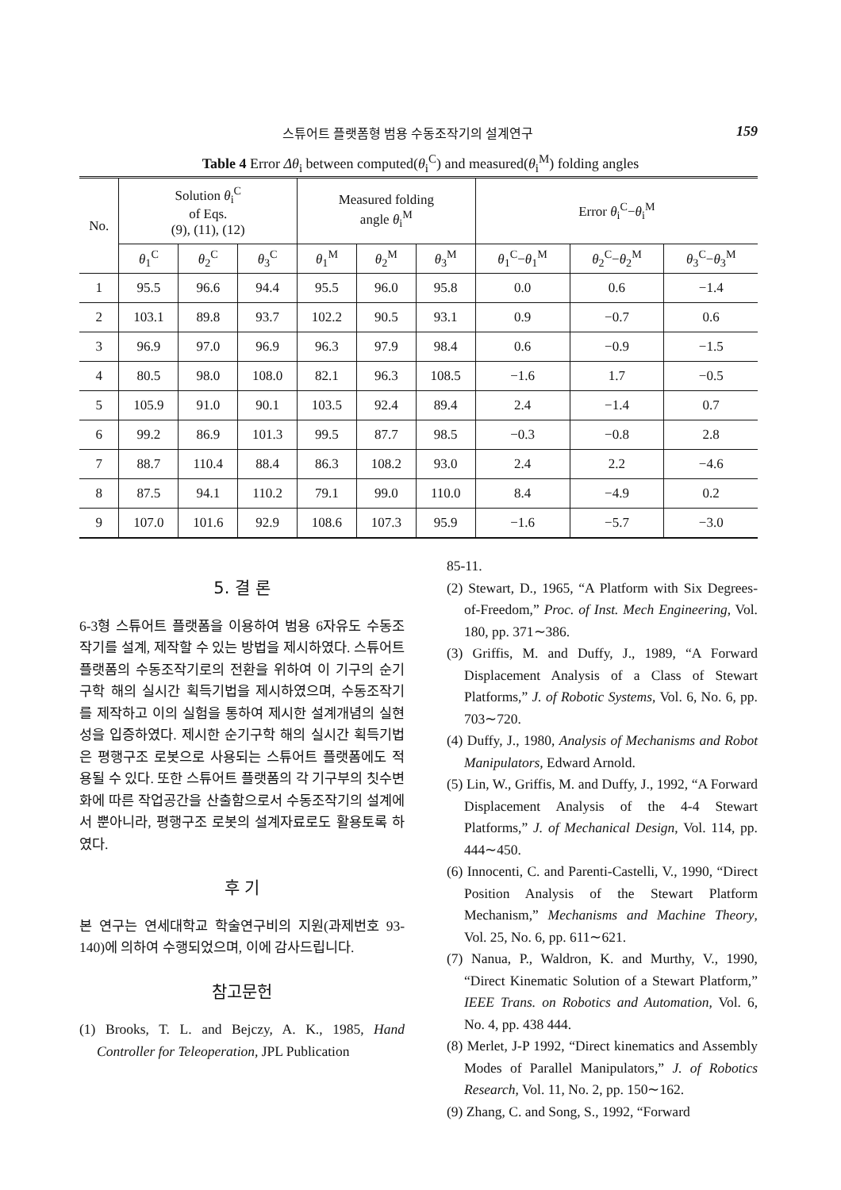스튜어트 플랫폼형 범용 수동조작기의 설계연구 159
Table 4 Error Δθ<sub>i</sub> between computed(θ<sub>i</sub><sup>C</sup>) and measured(θ<sub>i</sub><sup>M</sup>) folding angles
| No. | Solution θ<sub>i</sub><sup>C</sup> of Eqs. (9), (11), (12) | | | Measured folding angle θ<sub>i</sub><sup>M</sup> | | | Error θ<sub>i</sub><sup>C</sup>− θ<sub>i</sub><sup>M</sup> | | |
| --- | --- | --- | --- | --- | --- | --- | --- | --- | --- |
| | θ<sub>1</sub><sup>C</sup> | θ<sub>2</sub><sup>C</sup> | θ<sub>3</sub><sup>C</sup> | θ<sub>1</sub><sup>M</sup> | θ<sub>2</sub><sup>M</sup> | θ<sub>3</sub><sup>M</sup> | θ<sub>1</sub><sup>C</sup>− θ<sub>1</sub><sup>M</sup> | θ<sub>2</sub><sup>C</sup>− θ<sub>2</sub><sup>M</sup> | θ<sub>3</sub><sup>C</sup>− θ<sub>3</sub><sup>M</sup> |
| 1 | 95.5 | 96.6 | 94.4 | 95.5 | 96.0 | 95.8 | 0.0 | 0.6 | −1.4 |
| 2 | 103.1 | 89.8 | 93.7 | 102.2 | 90.5 | 93.1 | 0.9 | −0.7 | 0.6 |
| 3 | 96.9 | 97.0 | 96.9 | 96.3 | 97.9 | 98.4 | 0.6 | −0.9 | −1.5 |
| 4 | 80.5 | 98.0 | 108.0 | 82.1 | 96.3 | 108.5 | −1.6 | 1.7 | −0.5 |
| 5 | 105.9 | 91.0 | 90.1 | 103.5 | 92.4 | 89.4 | 2.4 | −1.4 | 0.7 |
| 6 | 99.2 | 86.9 | 101.3 | 99.5 | 87.7 | 98.5 | −0.3 | −0.8 | 2.8 |
| 7 | 88.7 | 110.4 | 88.4 | 86.3 | 108.2 | 93.0 | 2.4 | 2.2 | −4.6 |
| 8 | 87.5 | 94.1 | 110.2 | 79.1 | 99.0 | 110.0 | 8.4 | −4.9 | 0.2 |
| 9 | 107.0 | 101.6 | 92.9 | 108.6 | 107.3 | 95.9 | −1.6 | −5.7 | −3.0 |
5. 결 론
6-3형 스튜어트 플랫폼을 이용하여 범용 6자유도 수동조작기를 설계, 제작할 수 있는 방법을 제시하였다. 스튜어트 플랫폼의 수동조작기로의 전환을 위하여 이 기구의 순기구학 해의 실시간 획득기법을 제시하였으며, 수동조작기를 제작하고 이의 실험을 통하여 제시한 설계개념의 실현성을 입증하였다. 제시한 순기구학 해의 실시간 획득기법은 평행구조 로봇으로 사용되는 스튜어트 플랫폼에도 적용될 수 있다. 또한 스튜어트 플랫폼의 각 기구부의 칫수변화에 따른 작업공간을 산출함으로서 수동조작기의 설계에서 뿐아니라, 평행구조 로봇의 설계자료로도 활용토록 하였다.
후 기
본 연구는 연세대학교 학술연구비의 지원(과제번호 93-140)에 의하여 수행되었으며, 이에 감사드립니다.
참고문헌
(1) Brooks, T. L. and Bejczy, A. K., 1985, Hand Controller for Teleoperation, JPL Publication
85-11.
(2) Stewart, D., 1965, “A Platform with Six Degrees-of-Freedom,” Proc. of Inst. Mech Engineering, Vol. 180, pp. 371∼386.
(3) Griffis, M. and Duffy, J., 1989, “A Forward Displacement Analysis of a Class of Stewart Platforms,” J. of Robotic Systems, Vol. 6, No. 6, pp. 703∼720.
(4) Duffy, J., 1980, Analysis of Mechanisms and Robot Manipulators, Edward Arnold.
(5) Lin, W., Griffis, M. and Duffy, J., 1992, “A Forward Displacement Analysis of the 4-4 Stewart Platforms,” J. of Mechanical Design, Vol. 114, pp. 444∼450.
(6) Innocenti, C. and Parenti-Castelli, V., 1990, “Direct Position Analysis of the Stewart Platform Mechanism,” Mechanisms and Machine Theory, Vol. 25, No. 6, pp. 611∼621.
(7) Nanua, P., Waldron, K. and Murthy, V., 1990, “Direct Kinematic Solution of a Stewart Platform,” IEEE Trans. on Robotics and Automation, Vol. 6, No. 4, pp. 438 444.
(8) Merlet, J-P 1992, “Direct kinematics and Assembly Modes of Parallel Manipulators,” J. of Robotics Research, Vol. 11, No. 2, pp. 150∼162.
(9) Zhang, C. and Song, S., 1992, “Forward